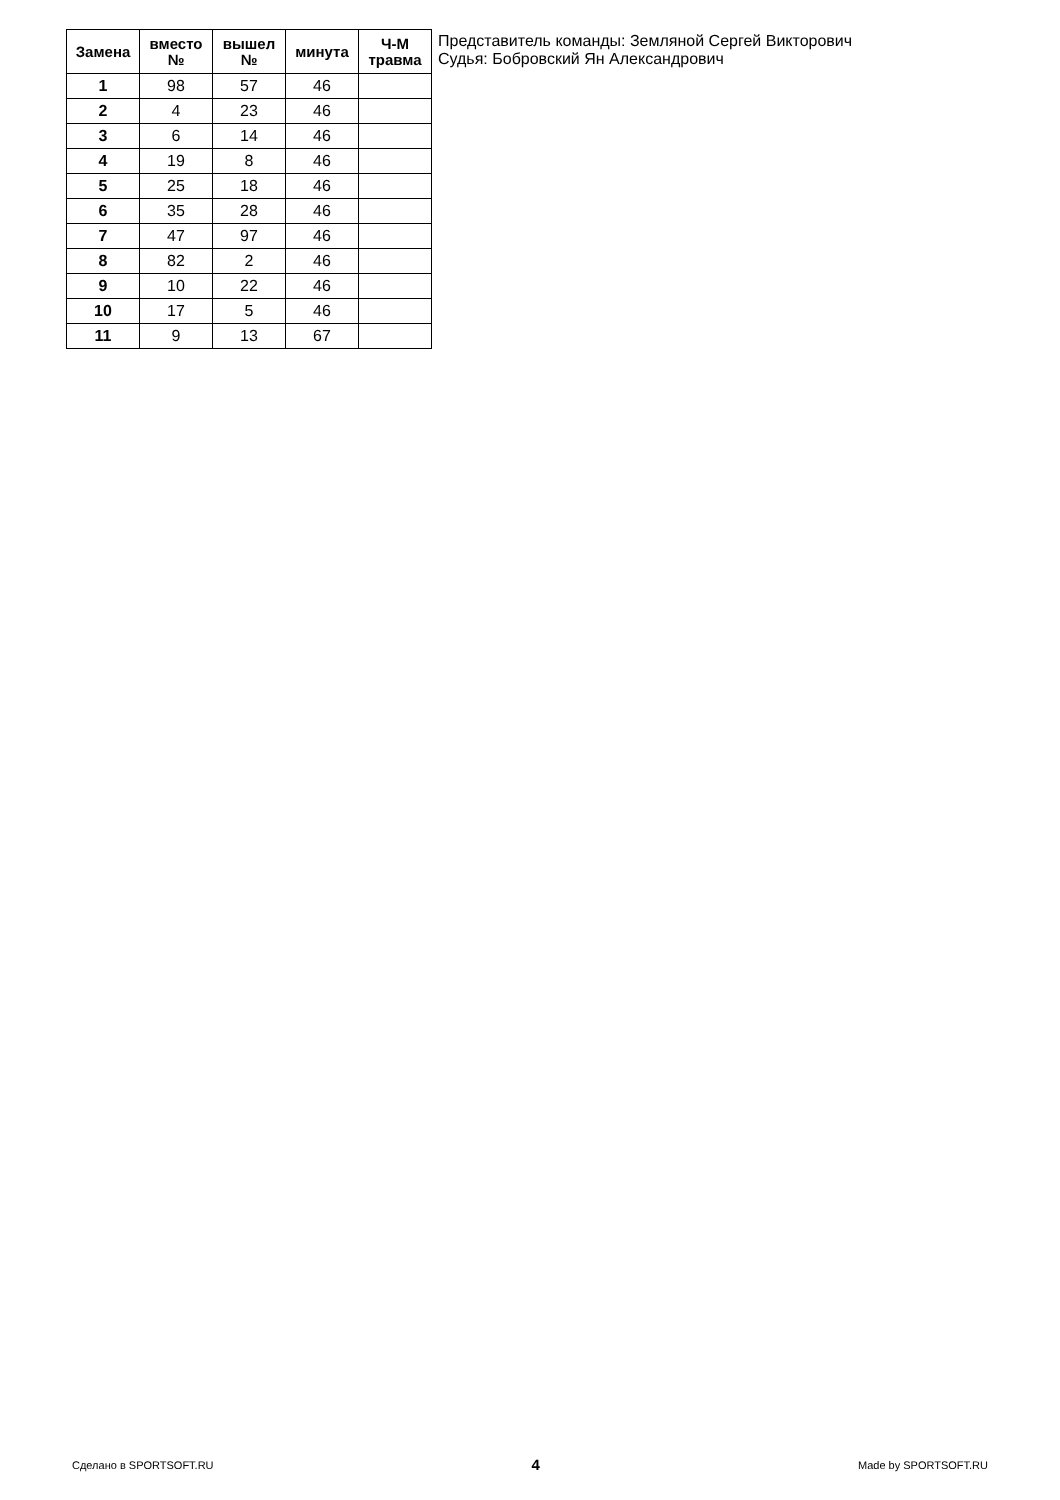| Замена | вместо № | вышел № | минута | Ч-М травма |
| --- | --- | --- | --- | --- |
| 1 | 98 | 57 | 46 | |
| 2 | 4 | 23 | 46 | |
| 3 | 6 | 14 | 46 | |
| 4 | 19 | 8 | 46 | |
| 5 | 25 | 18 | 46 | |
| 6 | 35 | 28 | 46 | |
| 7 | 47 | 97 | 46 | |
| 8 | 82 | 2 | 46 | |
| 9 | 10 | 22 | 46 | |
| 10 | 17 | 5 | 46 | |
| 11 | 9 | 13 | 67 | |
Представитель команды: Земляной Сергей Викторович
Судья: Бобровский Ян Александрович
Сделано в SPORTSOFT.RU 4 Made by SPORTSOFT.RU